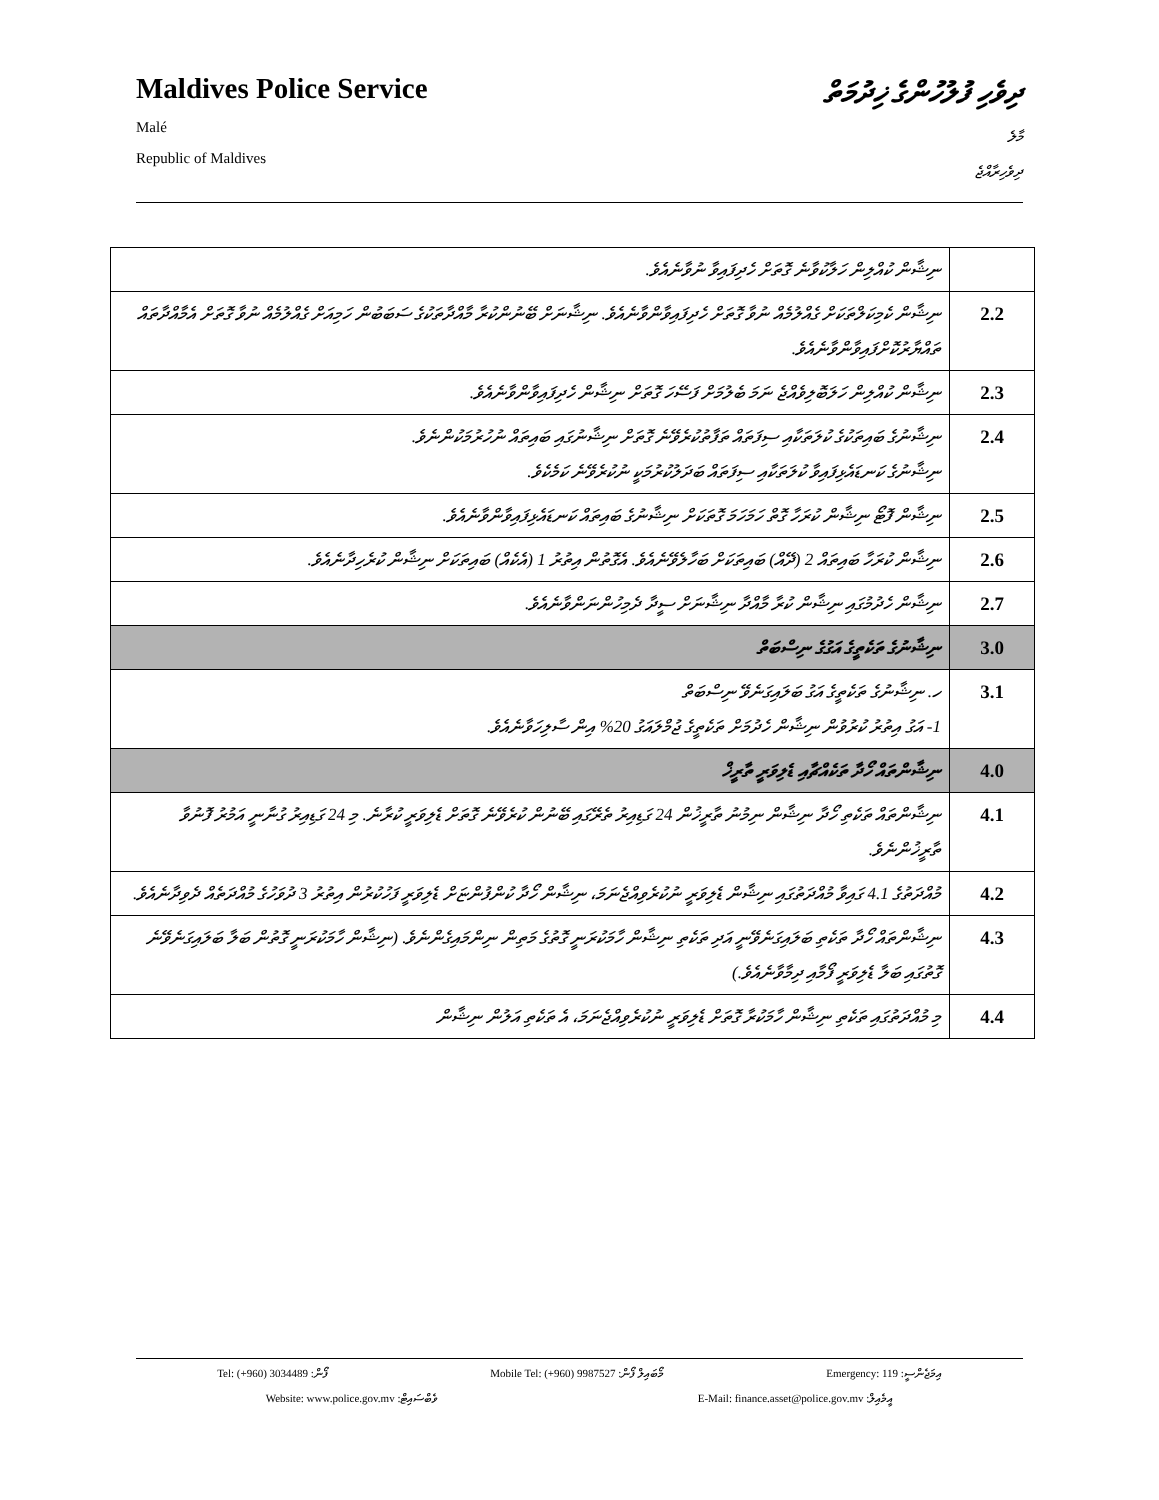Maldives Police Service
Malé
Republic of Maldives
ދިވެހި ފުލުހުންގެ ޚިދުމަތް
މާލެ
ދިވެހިރާއްޖެ
| | ނިޝާން ކުއްލިން ހަލާކުވާނެ ގޮތަށް ހެދިފައިވާ ނުވާނެއެވެ. |
| 2.2 | ނިޝާން ކެމިކަލްތަކަށް ގެއްލުމެއް ނުވާ ގޮތަށް ހެދިފައިވާންވާނެއެވެ. ނިޝާނަށް ބޭނުންކުރާ މާއްދާތަކުގެ ސަބަބުން ހަމިއަށް ގެއްލުމެއް ނުވާ ގޮތަށް އެމާއްދާތައް ތައްޔާރުކޮށްފައިވާންވާނެއެވެ. |
| 2.3 | ނިޝާން ކުއްލިން ހަލަބޮލިވެއްޖެ ނަމަ ބެލުމަށް ފަސޭހަ ގޮތަށް ނިޝާން ހެދިފައިވާންވާނެއެވެ. |
| 2.4 | ނިޝާނުގެ ބައިތަކުގެ ކުލަތަކާއި ސިފަތައް ތަފާތުކުރެވޭނެ ގޮތަށް ނިޝާނުގައި ބައިތައް ނުހުރުމަކުންނެވެ. ނިޝާނުގެ ކަނޑައެޅިފައިވާ ކުލަތަކާއި ސިފަތައް ބަދަލުކުރުމަކީ ނުކުރެވޭނެ ކަމެކެވެ. |
| 2.5 | ނިޝާން ފޮޓޯ ނިޝާން ކުރަހާ ގޮތް ހަމަހަމަ ގޮތަކަށް ނިޝާނުގެ ބައިތައް ކަނޑައެޅިފައިވާންވާނެއެވެ. |
| 2.6 | ނިޝާން ކުރަހާ ބައިތައް 2 (ދޭއް) ބައިތަކަށް ބަހާލެވޭނެއެވެ. އެގޮތުން އިތުރު 1 (އެކެއް) ބައިތަކަށް ނިޝާން ކުރެހިދާނެއެވެ. |
| 2.7 | ނިޝާން ހެދުމުގައި ނިޝާން ކުރާ މާއްދާ ނިޝާނަށް ސީދާ ދެމިހުންނަންވާނެއެވެ. |
| 3.0 | ނިޝާނުގެ ތަކެތީގެ އަގުގެ ނިސްބަތް |
| 3.1 | ހ. ނިޝާނުގެ ތަކެތީގެ އަގު ބަލައިގަނެވޭ ނިސްބަތް 1- އަގު އިތުރު ކުރުވުން ނިޝާން ހެދުމަށް ތަކެތީގެ ޖުމްލައަގު 20% އިން ސާލިހަވާނެއެވެ. |
| 4.0 | ނިޝާންތައް ހޯދާ ތަކެއްޗާއި ޑެލިވަރީ ތާރީޚް |
| 4.1 | ނިޝާންތައް ތަކެތި ހޯދާ ނިޝާން ނިމުނު ތާރީޚުން 24 ގަޑިއިރު ތެރޭގައި ބޭނުން ކުރެވޭނެ ގޮތަށް ޑެލިވަރީ ކުރާނެ. މި 24 ގަޑިއިރު ގުނާނީ އަމުރު ފޮނުވާ ތާރީޚުންނެވެ. |
| 4.2 | މުއްދަތުގެ 4.1 ގައިވާ މުއްދަތުގައި ނިޝާން ޑެލިވަރީ ނުކުރެވިއްޖެނަމަ، ނިޝާން ހޯދާ ކުންފުންޏަށް ޑެލިވަރީ ފަހުކުރުން އިތުރު 3 ދުވަހުގެ މުއްދަތެއް ދެވިދާނެއެވެ. |
| 4.3 | ނިޝާންތައް ހޯދާ ތަކެތި ބަލައިގަނެވޭނީ އަދި ތަކެތި ނިޝާން ހާމަކުރަނީ ގޮތުގެ މަތިން ނިންމައިގެންނެވެ. (ނިޝާން ހާމަކުރަނީ ގޮތުން ބަލާ ބަލައިގަނެވޭނެ ގޮތުގައި ބަލާ ޑެލިވަރީ ފޯމާއި ދިމާވާނެއެވެ.) |
| 4.4 | މި މުއްދަތުގައި ތަކެތި ނިޝާން ހާމަކުރާ ގޮތަށް ޑެލިވަރީ ނުކުރެވިއްޖެނަމަ، އެ ތަކެތި އަލުން ނިޝާން |
Tel: (+960) 3034489 :ފޯން Mobile Tel: (+960) 9987527 :މޯބައިލް ފޯން Emergency: 119 :އިމަޖެންސީ
Website: www.police.gov.mv :ވެބްސައިޓް E-Mail: finance.asset@police.gov.mv :އީމެއިލް